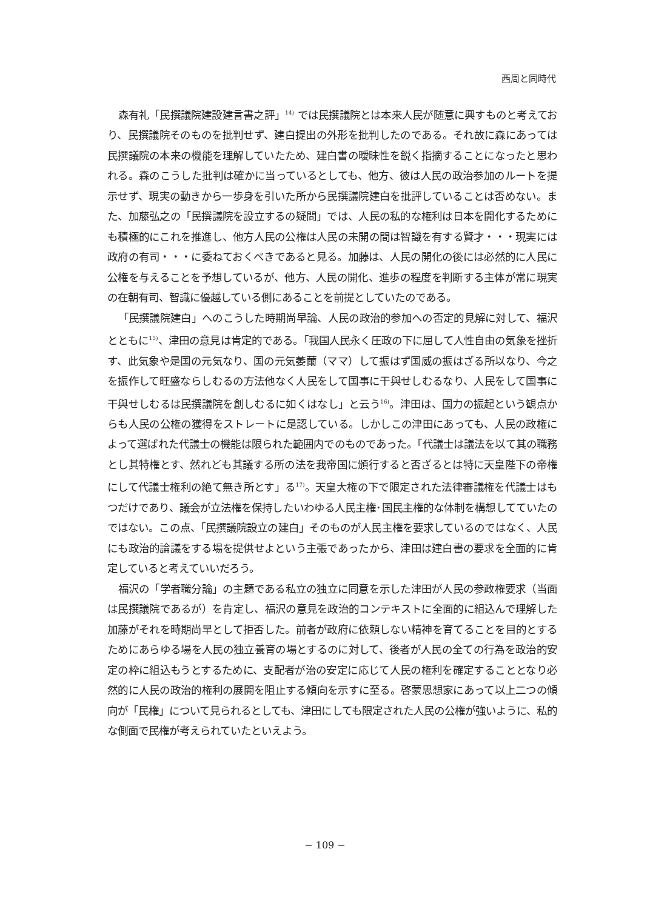西周と同時代
森有礼「民撰議院建設建言書之評」<sup>14)</sup> では民撰議院とは本来人民が随意に興すものと考えており、民撰議院そのものを批判せず、建白提出の外形を批判したのである。それ故に森にあっては民撰議院の本来の機能を理解していたため、建白書の曖昧性を鋭く指摘することになったと思われる。森のこうした批判は確かに当っているとしても、他方、彼は人民の政治参加のルートを提示せず、現実の動きから一歩身を引いた所から民撰議院建白を批評していることは否めない。また、加藤弘之の「民撰議院を設立するの疑問」では、人民の私的な権利は日本を開化するためにも積極的にこれを推進し、他方人民の公権は人民の未開の間は智識を有する賢才・・・現実には政府の有司・・・に委ねておくべきであると見る。加藤は、人民の開化の後には必然的に人民に公権を与えることを予想しているが、他方、人民の開化、進歩の程度を判断する主体が常に現実の在朝有司、智識に優越している側にあることを前提としていたのである。
「民撰議院建白」へのこうした時期尚早論、人民の政治的参加への否定的見解に対して、福沢とともに<sup>15)</sup>、津田の意見は肯定的である。「我国人民永く圧政の下に屈して人性自由の気象を挫折す、此気象や是国の元気なり、国の元気萎薾（ママ）して振はず国威の振はざる所以なり、今之を振作して旺盛ならしむるの方法他なく人民をして国事に干與せしむるなり、人民をして国事に干與せしむるは民撰議院を創しむるに如くはなし」と云う<sup>16)</sup>。津田は、国力の振起という観点からも人民の公権の獲得をストレートに是認している。しかしこの津田にあっても、人民の政権によって選ばれた代議士の機能は限られた範囲内でのものであった。「代議士は議法を以て其の職務とし其特権とす、然れども其議する所の法を我帝国に頒行すると否ざるとは特に天皇陛下の帝権にして代議士権利の絶て無き所とす」る<sup>17)</sup>。天皇大権の下で限定された法律審議権を代議士はもつだけであり、議会が立法権を保持したいわゆる人民主権･国民主権的な体制を構想してていたのではない。この点、「民撰議院設立の建白」そのものが人民主権を要求しているのではなく、人民にも政治的論議をする場を提供せよという主張であったから、津田は建白書の要求を全面的に肯定していると考えていいだろう。
福沢の「学者職分論」の主題である私立の独立に同意を示した津田が人民の参政権要求（当面は民撰議院であるが）を肯定し、福沢の意見を政治的コンテキストに全面的に組込んで理解した加藤がそれを時期尚早として拒否した。前者が政府に依頼しない精神を育てることを目的とするためにあらゆる場を人民の独立養育の場とするのに対して、後者が人民の全ての行為を政治的安定の枠に組込もうとするために、支配者が治の安定に応じて人民の権利を確定することとなり必然的に人民の政治的権利の展開を阻止する傾向を示すに至る。啓蒙思想家にあって以上二つの傾向が「民権」について見られるとしても、津田にしても限定された人民の公権が強いように、私的な側面で民権が考えられていたといえよう。
− 109 −